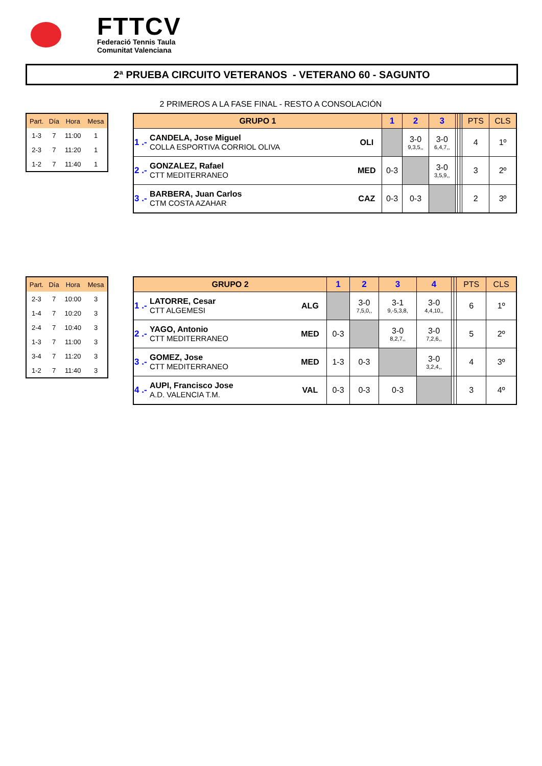FTTCV
Federació Tennis Taula
Comunitat Valenciana
2ª PRUEBA CIRCUITO VETERANOS - VETERANO 60 - SAGUNTO
2 PRIMEROS A LA FASE FINAL - RESTO A CONSOLACIÓN
| Part. | Día | Hora | Mesa |
| --- | --- | --- | --- |
| 1-3 | 7 | 11:00 | 1 |
| 2-3 | 7 | 11:20 | 1 |
| 1-2 | 7 | 11:40 | 1 |
| GRUPO 1 | | | 1 | 2 | 3 | | | | PTS | CLS |
| --- | --- | --- | --- | --- | --- | --- | --- | --- | --- | --- |
| 1 .- | CANDELA, Jose Miguel COLLA ESPORTIVA CORRIOL OLIVA | OLI | | 3-0 9,3,5,, | 3-0 6,4,7,, | | | | 4 | 1º |
| 2 .- | GONZALEZ, Rafael CTT MEDITERRANEO | MED | 0-3 | | 3-0 3,5,9,, | | | | 3 | 2º |
| 3 .- | BARBERA, Juan Carlos CTM COSTA AZAHAR | CAZ | 0-3 | 0-3 | | | | | 2 | 3º |
| Part. | Día | Hora | Mesa |
| --- | --- | --- | --- |
| 2-3 | 7 | 10:00 | 3 |
| 1-4 | 7 | 10:20 | 3 |
| 2-4 | 7 | 10:40 | 3 |
| 1-3 | 7 | 11:00 | 3 |
| 3-4 | 7 | 11:20 | 3 |
| 1-2 | 7 | 11:40 | 3 |
| GRUPO 2 | | | 1 | 2 | 3 | 4 | | | PTS | CLS |
| --- | --- | --- | --- | --- | --- | --- | --- | --- | --- | --- |
| 1 .- | LATORRE, Cesar CTT ALGEMESI | ALG | | 3-0 7,5,0,, | 3-1 9,-5,3,8, | 3-0 4,4,10,, | | | 6 | 1º |
| 2 .- | YAGO, Antonio CTT MEDITERRANEO | MED | 0-3 | | 3-0 8,2,7,, | 3-0 7,2,6,, | | | 5 | 2º |
| 3 .- | GOMEZ, Jose CTT MEDITERRANEO | MED | 1-3 | 0-3 | | 3-0 3,2,4,, | | | 4 | 3º |
| 4 .- | AUPI, Francisco Jose A.D. VALENCIA T.M. | VAL | 0-3 | 0-3 | 0-3 | | | | 3 | 4º |